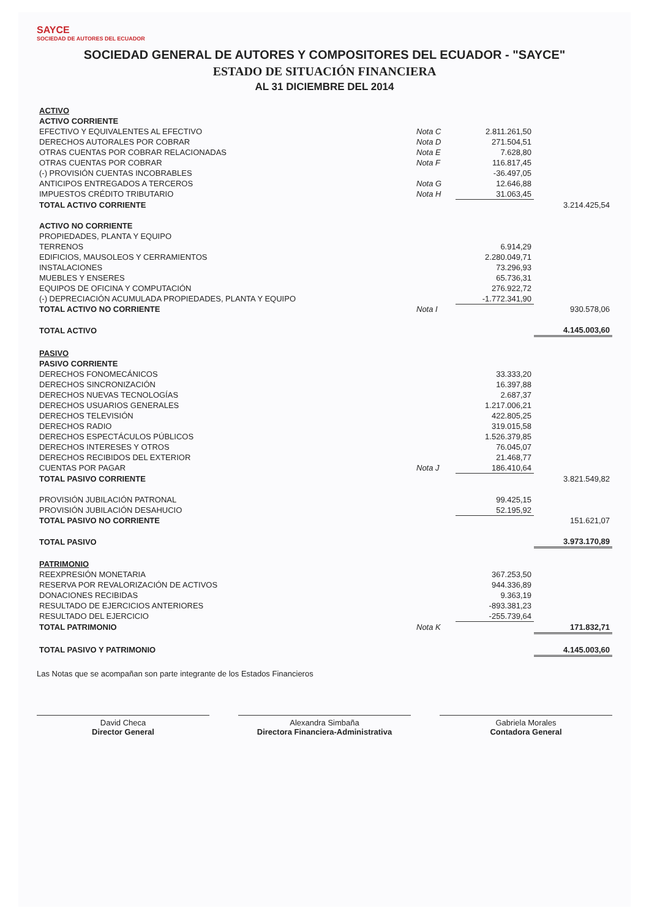SAYCE
SOCIEDAD DE AUTORES DEL ECUADOR
SOCIEDAD GENERAL DE AUTORES Y COMPOSITORES DEL ECUADOR - "SAYCE"
ESTADO DE SITUACIÓN FINANCIERA
AL 31 DICIEMBRE DEL 2014
| ACTIVO | | | |
| --- | --- | --- | --- |
| ACTIVO CORRIENTE | | | |
| EFECTIVO Y EQUIVALENTES AL EFECTIVO | Nota C | 2.811.261,50 | |
| DERECHOS AUTORALES POR COBRAR | Nota D | 271.504,51 | |
| OTRAS CUENTAS POR COBRAR RELACIONADAS | Nota E | 7.628,80 | |
| OTRAS CUENTAS POR COBRAR | Nota F | 116.817,45 | |
| (-) PROVISIÓN CUENTAS INCOBRABLES | | -36.497,05 | |
| ANTICIPOS ENTREGADOS A TERCEROS | Nota G | 12.646,88 | |
| IMPUESTOS CRÉDITO TRIBUTARIO | Nota H | 31.063,45 | |
| TOTAL ACTIVO CORRIENTE | | | 3.214.425,54 |
| ACTIVO NO CORRIENTE | | | |
| PROPIEDADES, PLANTA Y EQUIPO | | | |
| TERRENOS | | 6.914,29 | |
| EDIFICIOS, MAUSOLEOS Y CERRAMIENTOS | | 2.280.049,71 | |
| INSTALACIONES | | 73.296,93 | |
| MUEBLES Y ENSERES | | 65.736,31 | |
| EQUIPOS DE OFICINA Y COMPUTACIÓN | | 276.922,72 | |
| (-) DEPRECIACIÓN ACUMULADA PROPIEDADES, PLANTA Y EQUIPO | | -1.772.341,90 | |
| TOTAL ACTIVO NO CORRIENTE | Nota I | | 930.578,06 |
| TOTAL ACTIVO | | | 4.145.003,60 |
| PASIVO | | | |
| --- | --- | --- | --- |
| PASIVO CORRIENTE | | | |
| DERECHOS FONOMECÁNICOS | | 33.333,20 | |
| DERECHOS SINCRONIZACIÓN | | 16.397,88 | |
| DERECHOS NUEVAS TECNOLOGÍAS | | 2.687,37 | |
| DERECHOS USUARIOS GENERALES | | 1.217.006,21 | |
| DERECHOS TELEVISIÓN | | 422.805,25 | |
| DERECHOS RADIO | | 319.015,58 | |
| DERECHOS ESPECTÁCULOS PÚBLICOS | | 1.526.379,85 | |
| DERECHOS INTERESES Y OTROS | | 76.045,07 | |
| DERECHOS RECIBIDOS DEL EXTERIOR | | 21.468,77 | |
| CUENTAS POR PAGAR | Nota J | 186.410,64 | |
| TOTAL PASIVO CORRIENTE | | | 3.821.549,82 |
| PROVISIÓN JUBILACIÓN PATRONAL | | 99.425,15 | |
| PROVISIÓN JUBILACIÓN DESAHUCIO | | 52.195,92 | |
| TOTAL PASIVO NO CORRIENTE | | | 151.621,07 |
| TOTAL PASIVO | | | 3.973.170,89 |
| PATRIMONIO | | | |
| REEXPRESIÓN MONETARIA | | 367.253,50 | |
| RESERVA POR REVALORIZACIÓN DE ACTIVOS | | 944.336,89 | |
| DONACIONES RECIBIDAS | | 9.363,19 | |
| RESULTADO DE EJERCICIOS ANTERIORES | | -893.381,23 | |
| RESULTADO DEL EJERCICIO | | -255.739,64 | |
| TOTAL PATRIMONIO | Nota K | | 171.832,71 |
| TOTAL PASIVO Y PATRIMONIO | | | 4.145.003,60 |
Las Notas que se acompañan son parte integrante de los Estados Financieros
David Checa
Director General
Alexandra Simbaña
Directora Financiera-Administrativa
Gabriela Morales
Contadora General